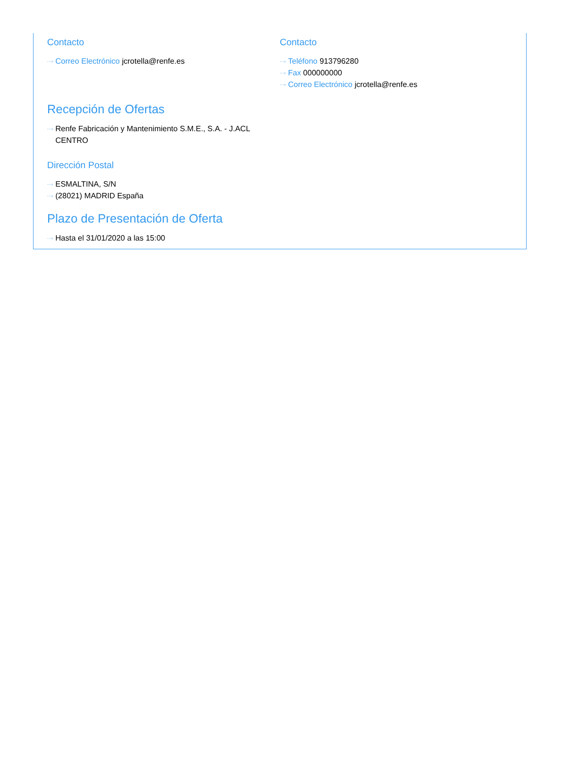Contacto
···› Correo Electrónico jcrotella@renfe.es
Contacto
···› Teléfono 913796280
···› Fax 000000000
···› Correo Electrónico jcrotella@renfe.es
Recepción de Ofertas
···› Renfe Fabricación y Mantenimiento S.M.E., S.A. - J.ACL CENTRO
Dirección Postal
···› ESMALTINA, S/N
···› (28021) MADRID España
Plazo de Presentación de Oferta
···› Hasta el 31/01/2020 a las 15:00